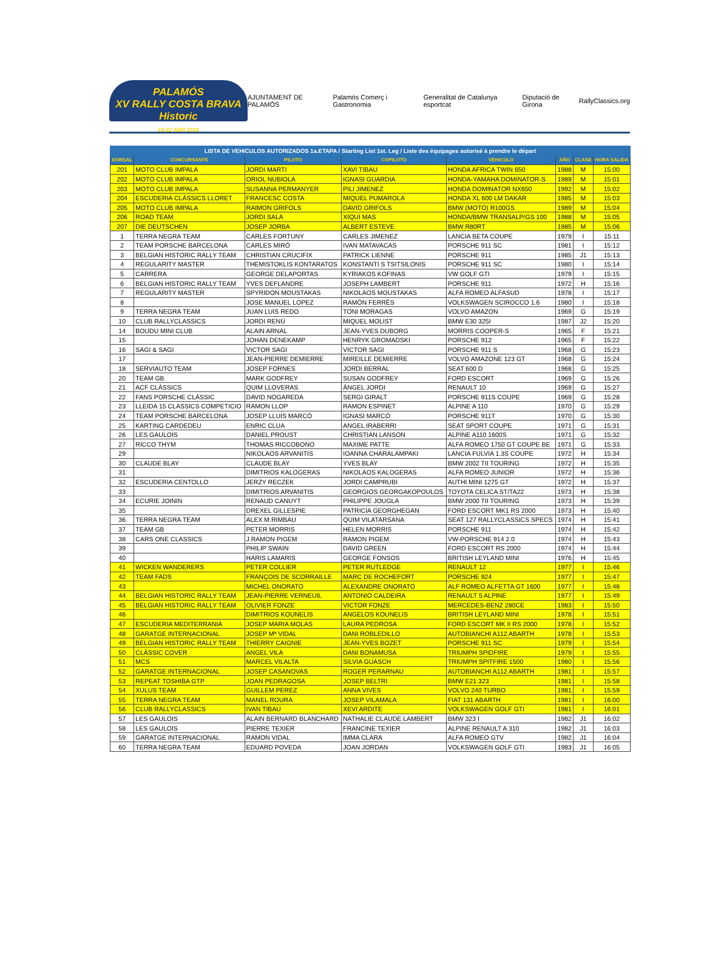PALAMÓS
XV RALLY COSTA BRAVA Historic
19-22 ABR 2018
AJUNTAMENT DE PALAMÓS Palamós Comerç i Gastronomia Generalitat de Catalunya esportcat Diputació de Girona RallyClassics.org
| LISTA DE VEHICULOS AUTORIZADOS 1a.ETAPA / Starting List 1st. Leg / Liste des équipages autorisé à prendre le départ | | | | | | | |
| --- | --- | --- | --- | --- | --- | --- | --- |
| DORSAL | CONCURSANTE | PILOTO | COPILOTO | VEHICULO | AÑO | CLASE | HORA SALIDA |
| 201 | MOTO CLUB IMPALA | JORDI MARTI | XAVI TIBAU | HONDA AFRICA TWIN 650 | 1988 | M | 15:00 |
| 202 | MOTO CLUB IMPALA | ORIOL NUBIOLA | IGNASI GUARDIA | HONDA-YAMAHA DOMINATOR-S | 1989 | M | 15:01 |
| 203 | MOTO CLUB IMPALA | SUSANNA PERMANYER | PILI JIMENEZ | HONDA DOMINATOR NX650 | 1992 | M | 15:02 |
| 204 | ESCUDERIA CLÀSSICS LLORET | FRANCESC COSTA | MIQUEL PUMAROLA | HONDA XL 600 LM DAKAR | 1985 | M | 15:03 |
| 205 | MOTO CLUB IMPALA | RAIMON GRIFOLS | DAVID GRIFOLS | BMW (MOTO) R100GS | 1989 | M | 15:04 |
| 206 | ROAD TEAM | JORDI SALA | XIQUI MAS | HONDA/BMW TRANSALP/GS 100 | 1988 | M | 15:05 |
| 207 | DIE DEUTSCHEN | JOSEP JORBA | ALBERT ESTEVE | BMW R80RT | 1985 | M | 15:06 |
| 1 | TERRA NEGRA TEAM | CARLES FORTUNY | CARLES JIMENEZ | LANCIA BETA COUPE | 1979 | I | 15:11 |
| 2 | TEAM PORSCHE BARCELONA | CARLES MIRÓ | IVAN MATAVACAS | PORSCHE 911 SC | 1981 | I | 15:12 |
| 3 | BELGIAN HISTORIC RALLY TEAM | CHRISTIAN CRUCIFIX | PATRICK LIENNE | PORSCHE 911 | 1985 | J1 | 15:13 |
| 4 | REGULARITY MASTER | THEMISTOKLIS KONTARATOS | KONSTANTI S TSITSILONIS | PORSCHE 911 SC | 1980 | I | 15:14 |
| 5 | CARRERA | GEORGE DELAPORTAS | KYRIAKOS KOFINAS | VW GOLF GTI | 1979 | I | 15:15 |
| 6 | BELGIAN HISTORIC RALLY TEAM | YVES DEFLANDRE | JOSEPH LAMBERT | PORSCHE 911 | 1972 | H | 15:16 |
| 7 | REGULARITY MASTER | SPYRIDON MOUSTAKAS | NIKOLAOS MOUSTAKAS | ALFA ROMEO ALFASUD | 1978 | I | 15:17 |
| 8 | | JOSE MANUEL LOPEZ | RAMÓN FERRÉS | VOLKSWAGEN SCIROCCO 1.6 | 1980 | I | 15:18 |
| 9 | TERRA NEGRA TEAM | JUAN LUIS REDO | TONI MORAGAS | VOLVO AMAZON | 1969 | G | 15:19 |
| 10 | CLUB RALLYCLASSICS | JORDI RENÚ | MIQUEL MOLIST | BMW E30 325I | 1987 | J2 | 15:20 |
| 14 | BOUDU MINI CLUB | ALAIN ARNAL | JEAN-YVES DUBORG | MORRIS COOPER-S | 1965 | F | 15:21 |
| 15 | | JOHAN DENEKAMP | HENRYK GROMADSKI | PORSCHE 912 | 1965 | F | 15:22 |
| 16 | SAGI & SAGI | VICTOR SAGI | VICTOR SAGI | PORSCHE 911 S | 1968 | G | 15:23 |
| 17 | | JEAN-PIERRE DEMIERRE | MIREILLE DEMIERRE | VOLVO AMAZONE 123 GT | 1968 | G | 15:24 |
| 18 | SERVIAUTO TEAM | JOSEP FORNES | JORDI BERRAL | SEAT 600 D | 1968 | G | 15:25 |
| 20 | TEAM GB | MARK GODFREY | SUSAN GODFREY | FORD ESCORT | 1969 | G | 15:26 |
| 21 | ACF CLÀSSICS | QUIM LLOVERAS | ÀNGEL JORDI | RENAULT 10 | 1969 | G | 15:27 |
| 22 | FANS PORSCHE CLÀSSIC | DAVID NOGAREDA | SERGI GIRALT | PORSCHE 911S COUPE | 1969 | G | 15:28 |
| 23 | LLEIDA 15 CLASSICS COMPETICIO | RAMON LLOP | RAMON ESPINET | ALPINE A 110 | 1970 | G | 15:29 |
| 24 | TEAM PORSCHE BARCELONA | JOSEP LLUIS MARCÓ | IGNASI MARCÓ | PORSCHE 911T | 1970 | G | 15:30 |
| 25 | KARTING CARDEDEU | ENRIC CLUA | ANGEL IRABERRI | SEAT SPORT COUPE | 1971 | G | 15:31 |
| 26 | LES GAULOIS | DANIEL PROUST | CHRISTIAN LANSON | ALPINE A110 1600S | 1971 | G | 15:32 |
| 27 | RICCO THYM | THOMAS RICCOBONO | MAXIME PATTE | ALFA ROMEO 1750 GT COUPE BE | 1971 | G | 15:33 |
| 29 | | NIKOLAOS ARVANITIS | IOANNA CHARALAMPAKI | LANCIA FULVIA 1.3S COUPE | 1972 | H | 15:34 |
| 30 | CLAUDE BLAY | CLAUDE BLAY | YVES BLAY | BMW 2002 TII TOURING | 1972 | H | 15:35 |
| 31 | | DIMITRIOS KALOGERAS | NIKOLAOS KALOGERAS | ALFA ROMEO JUNIOR | 1972 | H | 15:36 |
| 32 | ESCUDERIA CENTOLLO | JERZY RECZEK | JORDI CAMPRUBI | AUTHI MINI 1275 GT | 1972 | H | 15:37 |
| 33 | | DIMITRIOS ARVANITIS | GEORGIOS GEORGAKOPOULOS | TOYOTA CELICA ST/TA22 | 1973 | H | 15:38 |
| 34 | ECURIE JOININ | RENAUD CANUYT | PHILIPPE JOUGLA | BMW 2000 TII TOURING | 1973 | H | 15:39 |
| 35 | | DREXEL GILLESPIE | PATRICIA GEORGHEGAN | FORD ESCORT MK1 RS 2000 | 1973 | H | 15:40 |
| 36 | TERRA NEGRA TEAM | ALEX M.RIMBAU | QUIM VILATARSANA | SEAT 127 RALLYCLASSICS SPECS | 1974 | H | 15:41 |
| 37 | TEAM GB | PETER MORRIS | HELEN MORRIS | PORSCHE 911 | 1974 | H | 15:42 |
| 38 | CARS ONE CLASSICS | J.RAMON PIGEM | RAMON PIGEM | VW-PORSCHE 914 2.0 | 1974 | H | 15:43 |
| 39 | | PHILIP SWAIN | DAVID GREEN | FORD ESCORT RS 2000 | 1974 | H | 15:44 |
| 40 | | HARIS LAMARIS | GEORGE FONSOS | BRITISH LEYLAND MINI | 1976 | H | 15:45 |
| 41 | WICKEN WANDERERS | PETER COLLIER | PETER RUTLEDGE | RENAULT 12 | 1977 | I | 15:46 |
| 42 | TEAM FADS | FRANÇOIS DE SCORRAILLE | MARC DE ROCHEFORT | PORSCHE 924 | 1977 | I | 15:47 |
| 43 | | MICHEL ONORATO | ALEXANDRE ONORATO | ALF ROMEO ALFETTA GT 1600 | 1977 | I | 15:48 |
| 44 | BELGIAN HISTORIC RALLY TEAM | JEAN-PIERRE VERNEUIL | ANTONIO CALDEIRA | RENAULT 5 ALPINE | 1977 | I | 15:49 |
| 45 | BELGIAN HISTORIC RALLY TEAM | OLIVIER FONZE | VICTOR FONZE | MERCEDES-BENZ 280CE | 1983 | I | 15:50 |
| 46 | | DIMITRIOS KOUNELIS | ANGELOS KOUNELIS | BRITISH LEYLAND MINI | 1978 | I | 15:51 |
| 47 | ESCUDERIA MEDITERRANIA | JOSEP MARIA MOLAS | LAURA PEDROSA | FORD ESCORT MK II RS 2000 | 1978 | I | 15:52 |
| 48 | GARATGE INTERNACIONAL | JOSEP Mª VIDAL | DANI ROBLEDILLO | AUTOBIANCHI A112 ABARTH | 1978 | I | 15:53 |
| 49 | BELGIAN HISTORIC RALLY TEAM | THIERRY CAIGNIE | JEAN-YVES BOZET | PORSCHE 911 SC | 1979 | I | 15:54 |
| 50 | CLÀSSIC COVER | ANGEL VILA | DANI BONAMUSA | TRIUMPH SPIDFIRE | 1979 | I | 15:55 |
| 51 | MCS | MARCEL VILALTA | SILVIA GUASCH | TRIUMPH SPITFIRE 1500 | 1980 | I | 15:56 |
| 52 | GARATGE INTERNACIONAL | JOSEP CASANOVAS | ROGER PERARNAU | AUTOBIANCHI A112 ABARTH | 1981 | I | 15:57 |
| 53 | REPEAT TOSHIBA GTP | JOAN PEDRAGOSA | JOSEP BELTRI | BMW E21 323 | 1981 | I | 15:58 |
| 54 | XULUS TEAM | GUILLEM PEREZ | ANNA VIVES | VOLVO 240 TURBO | 1981 | I | 15:59 |
| 55 | TERRA NEGRA TEAM | MANEL ROURA | JOSEP VILAMALA | FIAT 131 ABARTH | 1981 | I | 16:00 |
| 56 | CLUB RALLYCLASSICS | IVAN TIBAU | XEVI ARDITE | VOLKSWAGEN GOLF GTI | 1981 | I | 16:01 |
| 57 | LES GAULOIS | ALAIN BERNARD BLANCHARD | NATHALIE CLAUDE LAMBERT | BMW 323 I | 1982 | J1 | 16:02 |
| 58 | LES GAULOIS | PIERRE TEXIER | FRANCINE TEXIER | ALPINE RENAULT A 310 | 1982 | J1 | 16:03 |
| 59 | GARATGE INTERNACIONAL | RAMON VIDAL | IMMA CLARA | ALFA ROMEO GTV | 1982 | J1 | 16:04 |
| 60 | TERRA NEGRA TEAM | EDUARD POVEDA | JOAN JORDAN | VOLKSWAGEN GOLF GTI | 1983 | J1 | 16:05 |